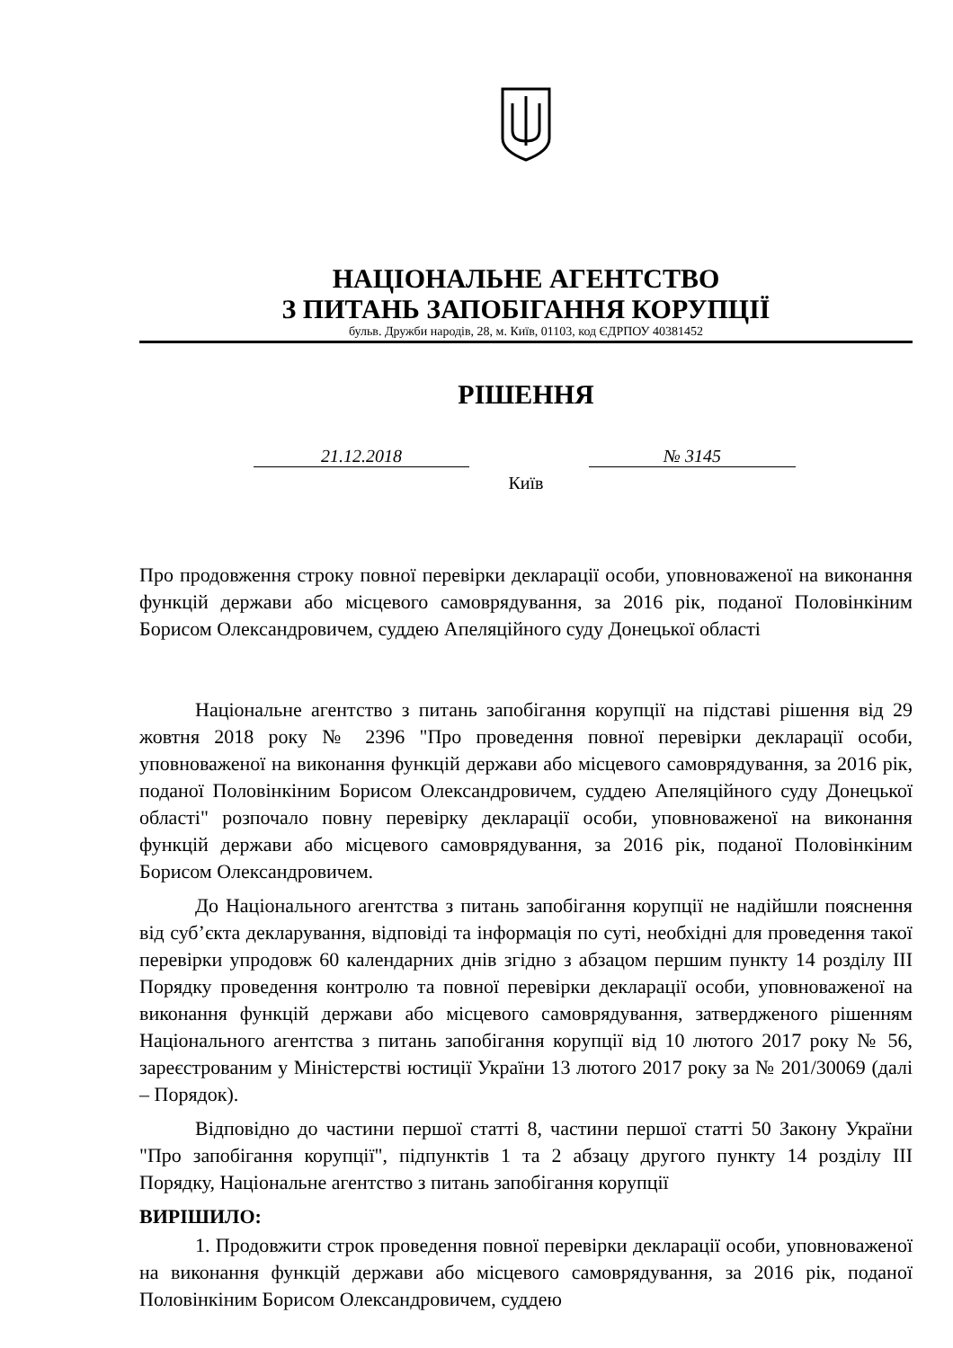НАЦІОНАЛЬНЕ АГЕНТСТВО
З ПИТАНЬ ЗАПОБІГАННЯ КОРУПЦІЇ
бульв. Дружби народів, 28, м. Київ, 01103, код ЄДРПОУ 40381452
РІШЕННЯ
21.12.2018 № 3145
Київ
Про продовження строку повної перевірки декларації особи, уповноваженої на виконання функцій держави або місцевого самоврядування, за 2016 рік, поданої Половінкіним Борисом Олександровичем, суддею Апеляційного суду Донецької області
Національне агентство з питань запобігання корупції на підставі рішення від 29 жовтня 2018 року № 2396 "Про проведення повної перевірки декларації особи, уповноваженої на виконання функцій держави або місцевого самоврядування, за 2016 рік, поданої Половінкіним Борисом Олександровичем, суддею Апеляційного суду Донецької області" розпочало повну перевірку декларації особи, уповноваженої на виконання функцій держави або місцевого самоврядування, за 2016 рік, поданої Половінкіним Борисом Олександровичем.
До Національного агентства з питань запобігання корупції не надійшли пояснення від суб’єкта декларування, відповіді та інформація по суті, необхідні для проведення такої перевірки упродовж 60 календарних днів згідно з абзацом першим пункту 14 розділу III Порядку проведення контролю та повної перевірки декларації особи, уповноваженої на виконання функцій держави або місцевого самоврядування, затвердженого рішенням Національного агентства з питань запобігання корупції від 10 лютого 2017 року № 56, зареєстрованим у Міністерстві юстиції України 13 лютого 2017 року за № 201/30069 (далі – Порядок).
Відповідно до частини першої статті 8, частини першої статті 50 Закону України "Про запобігання корупції", підпунктів 1 та 2 абзацу другого пункту 14 розділу III Порядку, Національне агентство з питань запобігання корупції
ВИРІШИЛО:
1. Продовжити строк проведення повної перевірки декларації особи, уповноваженої на виконання функцій держави або місцевого самоврядування, за 2016 рік, поданої Половінкіним Борисом Олександровичем, суддею